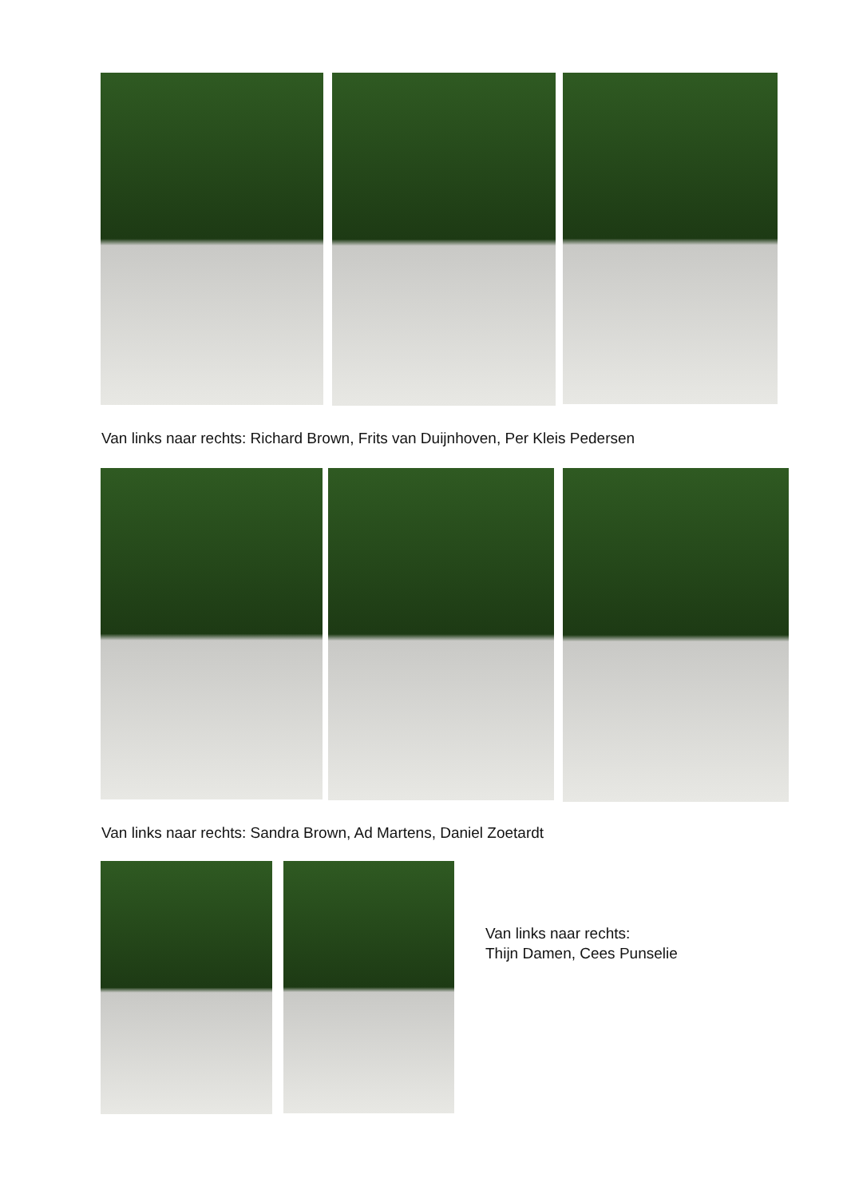Van links naar rechts: Richard Brown, Frits van Duijnhoven, Per Kleis Pedersen
Van links naar rechts: Sandra Brown, Ad Martens, Daniel Zoetardt
Van links naar rechts:
Thijn Damen, Cees Punselie